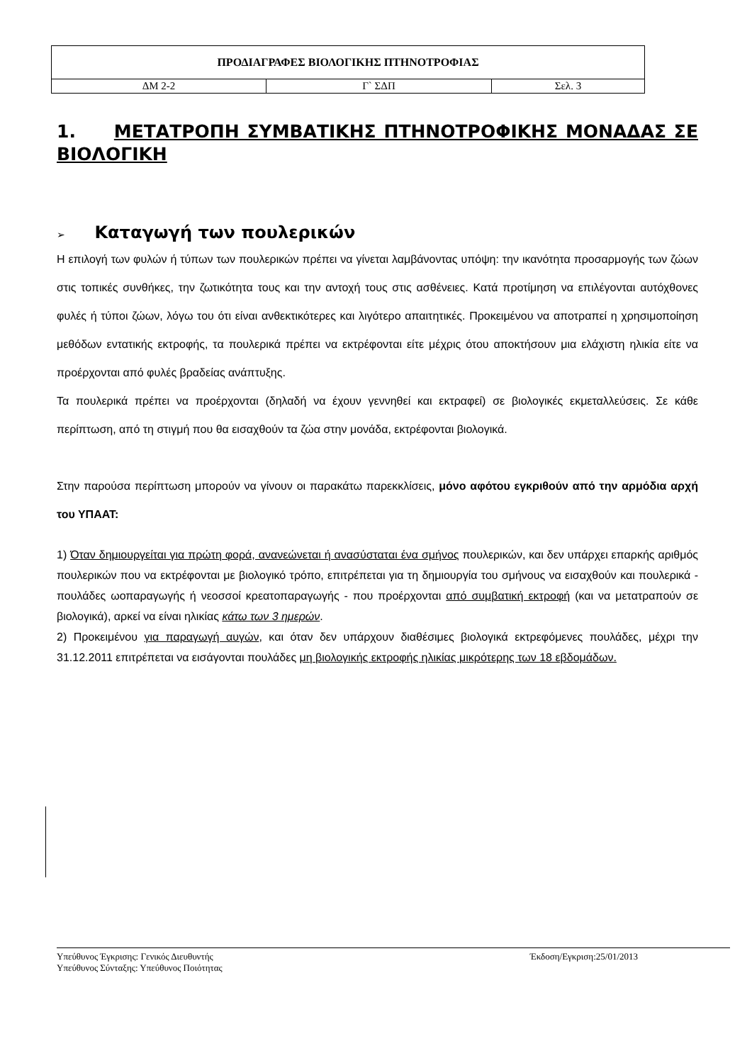| ΠΡΟΔΙΑΓΡΑΦΕΣ ΒΙΟΛΟΓΙΚΗΣ ΠΤΗΝΟΤΡΟΦΙΑΣ | | |
| ΔΜ 2-2 | Γ` ΣΔΠ | Σελ. 3 |
1. ΜΕΤΑΤΡΟΠΗ ΣΥΜΒΑΤΙΚΗΣ ΠΤΗΝΟΤΡΟΦΙΚΗΣ ΜΟΝΑΔΑΣ ΣΕ ΒΙΟΛΟΓΙΚΗ
➢ Καταγωγή των πουλερικών
Η επιλογή των φυλών ή τύπων των πουλερικών πρέπει να γίνεται λαμβάνοντας υπόψη: την ικανότητα προσαρμογής των ζώων στις τοπικές συνθήκες, την ζωτικότητα τους και την αντοχή τους στις ασθένειες. Κατά προτίμηση να επιλέγονται αυτόχθονες φυλές ή τύποι ζώων, λόγω του ότι είναι ανθεκτικότερες και λιγότερο απαιτητικές. Προκειμένου να αποτραπεί η χρησιμοποίηση μεθόδων εντατικής εκτροφής, τα πουλερικά πρέπει να εκτρέφονται είτε μέχρις ότου αποκτήσουν μια ελάχιστη ηλικία είτε να προέρχονται από φυλές βραδείας ανάπτυξης.
Τα πουλερικά πρέπει να προέρχονται (δηλαδή να έχουν γεννηθεί και εκτραφεί) σε βιολογικές εκμεταλλεύσεις. Σε κάθε περίπτωση, από τη στιγμή που θα εισαχθούν τα ζώα στην μονάδα, εκτρέφονται βιολογικά.
Στην παρούσα περίπτωση μπορούν να γίνουν οι παρακάτω παρεκκλίσεις, μόνο αφότου εγκριθούν από την αρμόδια αρχή του ΥΠΑΑΤ:
1) Όταν δημιουργείται για πρώτη φορά, ανανεώνεται ή ανασύσταται ένα σμήνος πουλερικών, και δεν υπάρχει επαρκής αριθμός πουλερικών που να εκτρέφονται με βιολογικό τρόπο, επιτρέπεται για τη δημιουργία του σμήνους να εισαχθούν και πουλερικά - πουλάδες ωοπαραγωγής ή νεοσσοί κρεατοπαραγωγής - που προέρχονται από συμβατική εκτροφή (και να μετατραπούν σε βιολογικά), αρκεί να είναι ηλικίας κάτω των 3 ημερών.
2) Προκειμένου για παραγωγή αυγών, και όταν δεν υπάρχουν διαθέσιμες βιολογικά εκτρεφόμενες πουλάδες, μέχρι την 31.12.2011 επιτρέπεται να εισάγονται πουλάδες μη βιολογικής εκτροφής ηλικίας μικρότερης των 18 εβδομάδων.
Υπεύθυνος Έγκρισης: Γενικός Διευθυντής
Υπεύθυνος Σύνταξης: Υπεύθυνος Ποιότητας
Έκδοση/Εγκριση:25/01/2013